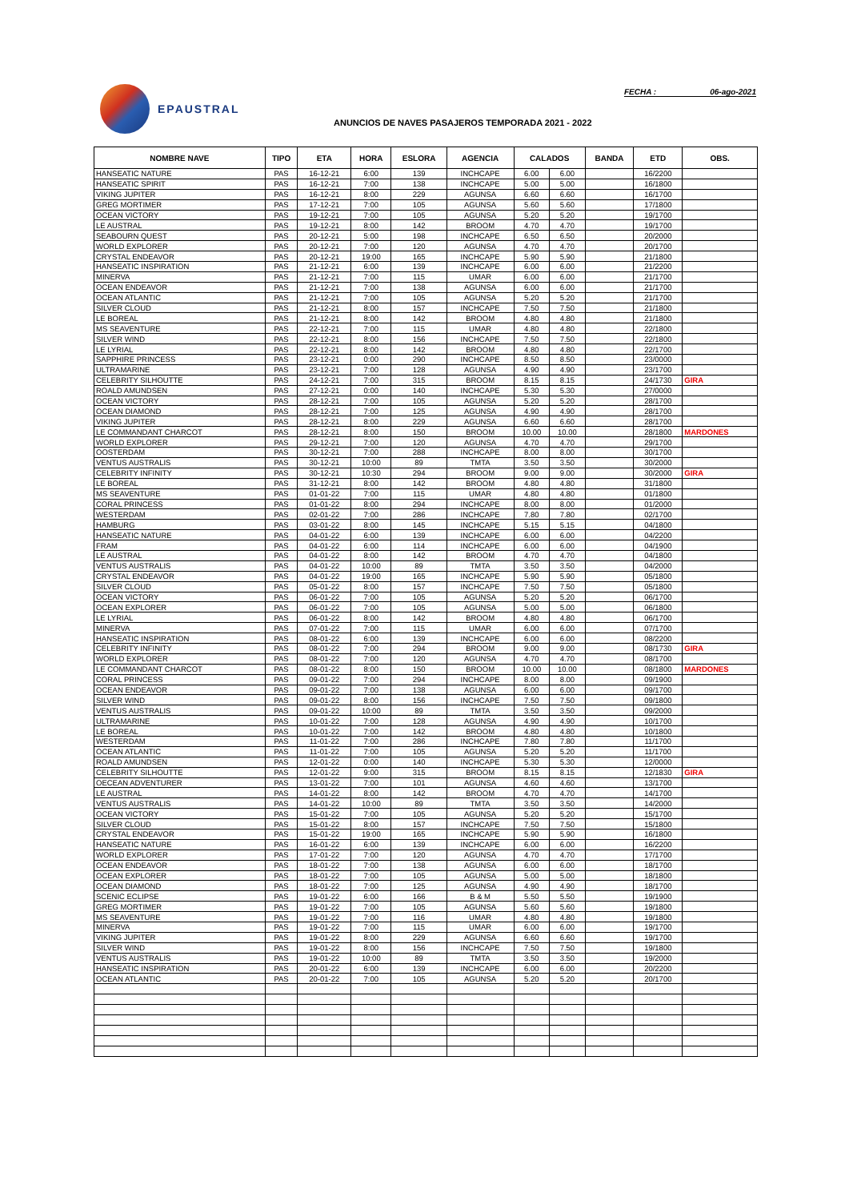EPAUSTRAL FECHA : 06-ago-2021
ANUNCIOS DE NAVES PASAJEROS TEMPORADA 2021 - 2022
| NOMBRE NAVE | TIPO | ETA | HORA | ESLORA | AGENCIA | CALADOS | | BANDA | ETD | OBS. |
| --- | --- | --- | --- | --- | --- | --- | --- | --- | --- | --- |
| HANSEATIC NATURE | PAS | 16-12-21 | 6:00 | 139 | INCHCAPE | 6.00 | 6.00 | | 16/2200 | |
| HANSEATIC SPIRIT | PAS | 16-12-21 | 7:00 | 138 | INCHCAPE | 5.00 | 5.00 | | 16/1800 | |
| VIKING JUPITER | PAS | 16-12-21 | 8:00 | 229 | AGUNSA | 6.60 | 6.60 | | 16/1700 | |
| GREG MORTIMER | PAS | 17-12-21 | 7:00 | 105 | AGUNSA | 5.60 | 5.60 | | 17/1800 | |
| OCEAN VICTORY | PAS | 19-12-21 | 7:00 | 105 | AGUNSA | 5.20 | 5.20 | | 19/1700 | |
| LE AUSTRAL | PAS | 19-12-21 | 8:00 | 142 | BROOM | 4.70 | 4.70 | | 19/1700 | |
| SEABOURN QUEST | PAS | 20-12-21 | 5:00 | 198 | INCHCAPE | 6.50 | 6.50 | | 20/2000 | |
| WORLD EXPLORER | PAS | 20-12-21 | 7:00 | 120 | AGUNSA | 4.70 | 4.70 | | 20/1700 | |
| CRYSTAL ENDEAVOR | PAS | 20-12-21 | 19:00 | 165 | INCHCAPE | 5.90 | 5.90 | | 21/1800 | |
| HANSEATIC INSPIRATION | PAS | 21-12-21 | 6:00 | 139 | INCHCAPE | 6.00 | 6.00 | | 21/2200 | |
| MINERVA | PAS | 21-12-21 | 7:00 | 115 | UMAR | 6.00 | 6.00 | | 21/1700 | |
| OCEAN ENDEAVOR | PAS | 21-12-21 | 7:00 | 138 | AGUNSA | 6.00 | 6.00 | | 21/1700 | |
| OCEAN ATLANTIC | PAS | 21-12-21 | 7:00 | 105 | AGUNSA | 5.20 | 5.20 | | 21/1700 | |
| SILVER CLOUD | PAS | 21-12-21 | 8:00 | 157 | INCHCAPE | 7.50 | 7.50 | | 21/1800 | |
| LE BOREAL | PAS | 21-12-21 | 8:00 | 142 | BROOM | 4.80 | 4.80 | | 21/1800 | |
| MS SEAVENTURE | PAS | 22-12-21 | 7:00 | 115 | UMAR | 4.80 | 4.80 | | 22/1800 | |
| SILVER WIND | PAS | 22-12-21 | 8:00 | 156 | INCHCAPE | 7.50 | 7.50 | | 22/1800 | |
| LE LYRIAL | PAS | 22-12-21 | 8:00 | 142 | BROOM | 4.80 | 4.80 | | 22/1700 | |
| SAPPHIRE PRINCESS | PAS | 23-12-21 | 0:00 | 290 | INCHCAPE | 8.50 | 8.50 | | 23/0000 | |
| ULTRAMARINE | PAS | 23-12-21 | 7:00 | 128 | AGUNSA | 4.90 | 4.90 | | 23/1700 | |
| CELEBRITY SILHOUTTE | PAS | 24-12-21 | 7:00 | 315 | BROOM | 8.15 | 8.15 | | 24/1730 | GIRA |
| ROALD AMUNDSEN | PAS | 27-12-21 | 0:00 | 140 | INCHCAPE | 5.30 | 5.30 | | 27/0000 | |
| OCEAN VICTORY | PAS | 28-12-21 | 7:00 | 105 | AGUNSA | 5.20 | 5.20 | | 28/1700 | |
| OCEAN DIAMOND | PAS | 28-12-21 | 7:00 | 125 | AGUNSA | 4.90 | 4.90 | | 28/1700 | |
| VIKING JUPITER | PAS | 28-12-21 | 8:00 | 229 | AGUNSA | 6.60 | 6.60 | | 28/1700 | |
| LE COMMANDANT CHARCOT | PAS | 28-12-21 | 8:00 | 150 | BROOM | 10.00 | 10.00 | | 28/1800 | MARDONES |
| WORLD EXPLORER | PAS | 29-12-21 | 7:00 | 120 | AGUNSA | 4.70 | 4.70 | | 29/1700 | |
| OOSTERDAM | PAS | 30-12-21 | 7:00 | 288 | INCHCAPE | 8.00 | 8.00 | | 30/1700 | |
| VENTUS AUSTRALIS | PAS | 30-12-21 | 10:00 | 89 | TMTA | 3.50 | 3.50 | | 30/2000 | |
| CELEBRITY INFINITY | PAS | 30-12-21 | 10:30 | 294 | BROOM | 9.00 | 9.00 | | 30/2000 | GIRA |
| LE BOREAL | PAS | 31-12-21 | 8:00 | 142 | BROOM | 4.80 | 4.80 | | 31/1800 | |
| MS SEAVENTURE | PAS | 01-01-22 | 7:00 | 115 | UMAR | 4.80 | 4.80 | | 01/1800 | |
| CORAL PRINCESS | PAS | 01-01-22 | 8:00 | 294 | INCHCAPE | 8.00 | 8.00 | | 01/2000 | |
| WESTERDAM | PAS | 02-01-22 | 7:00 | 286 | INCHCAPE | 7.80 | 7.80 | | 02/1700 | |
| HAMBURG | PAS | 03-01-22 | 8:00 | 145 | INCHCAPE | 5.15 | 5.15 | | 04/1800 | |
| HANSEATIC NATURE | PAS | 04-01-22 | 6:00 | 139 | INCHCAPE | 6.00 | 6.00 | | 04/2200 | |
| FRAM | PAS | 04-01-22 | 6:00 | 114 | INCHCAPE | 6.00 | 6.00 | | 04/1900 | |
| LE AUSTRAL | PAS | 04-01-22 | 8:00 | 142 | BROOM | 4.70 | 4.70 | | 04/1800 | |
| VENTUS AUSTRALIS | PAS | 04-01-22 | 10:00 | 89 | TMTA | 3.50 | 3.50 | | 04/2000 | |
| CRYSTAL ENDEAVOR | PAS | 04-01-22 | 19:00 | 165 | INCHCAPE | 5.90 | 5.90 | | 05/1800 | |
| SILVER CLOUD | PAS | 05-01-22 | 8:00 | 157 | INCHCAPE | 7.50 | 7.50 | | 05/1800 | |
| OCEAN VICTORY | PAS | 06-01-22 | 7:00 | 105 | AGUNSA | 5.20 | 5.20 | | 06/1700 | |
| OCEAN EXPLORER | PAS | 06-01-22 | 7:00 | 105 | AGUNSA | 5.00 | 5.00 | | 06/1800 | |
| LE LYRIAL | PAS | 06-01-22 | 8:00 | 142 | BROOM | 4.80 | 4.80 | | 06/1700 | |
| MINERVA | PAS | 07-01-22 | 7:00 | 115 | UMAR | 6.00 | 6.00 | | 07/1700 | |
| HANSEATIC INSPIRATION | PAS | 08-01-22 | 6:00 | 139 | INCHCAPE | 6.00 | 6.00 | | 08/2200 | |
| CELEBRITY INFINITY | PAS | 08-01-22 | 7:00 | 294 | BROOM | 9.00 | 9.00 | | 08/1730 | GIRA |
| WORLD EXPLORER | PAS | 08-01-22 | 7:00 | 120 | AGUNSA | 4.70 | 4.70 | | 08/1700 | |
| LE COMMANDANT CHARCOT | PAS | 08-01-22 | 8:00 | 150 | BROOM | 10.00 | 10.00 | | 08/1800 | MARDONES |
| CORAL PRINCESS | PAS | 09-01-22 | 7:00 | 294 | INCHCAPE | 8.00 | 8.00 | | 09/1900 | |
| OCEAN ENDEAVOR | PAS | 09-01-22 | 7:00 | 138 | AGUNSA | 6.00 | 6.00 | | 09/1700 | |
| SILVER WIND | PAS | 09-01-22 | 8:00 | 156 | INCHCAPE | 7.50 | 7.50 | | 09/1800 | |
| VENTUS AUSTRALIS | PAS | 09-01-22 | 10:00 | 89 | TMTA | 3.50 | 3.50 | | 09/2000 | |
| ULTRAMARINE | PAS | 10-01-22 | 7:00 | 128 | AGUNSA | 4.90 | 4.90 | | 10/1700 | |
| LE BOREAL | PAS | 10-01-22 | 7:00 | 142 | BROOM | 4.80 | 4.80 | | 10/1800 | |
| WESTERDAM | PAS | 11-01-22 | 7:00 | 286 | INCHCAPE | 7.80 | 7.80 | | 11/1700 | |
| OCEAN ATLANTIC | PAS | 11-01-22 | 7:00 | 105 | AGUNSA | 5.20 | 5.20 | | 11/1700 | |
| ROALD AMUNDSEN | PAS | 12-01-22 | 0:00 | 140 | INCHCAPE | 5.30 | 5.30 | | 12/0000 | |
| CELEBRITY SILHOUTTE | PAS | 12-01-22 | 9:00 | 315 | BROOM | 8.15 | 8.15 | | 12/1830 | GIRA |
| OECEAN ADVENTURER | PAS | 13-01-22 | 7:00 | 101 | AGUNSA | 4.60 | 4.60 | | 13/1700 | |
| LE AUSTRAL | PAS | 14-01-22 | 8:00 | 142 | BROOM | 4.70 | 4.70 | | 14/1700 | |
| VENTUS AUSTRALIS | PAS | 14-01-22 | 10:00 | 89 | TMTA | 3.50 | 3.50 | | 14/2000 | |
| OCEAN VICTORY | PAS | 15-01-22 | 7:00 | 105 | AGUNSA | 5.20 | 5.20 | | 15/1700 | |
| SILVER CLOUD | PAS | 15-01-22 | 8:00 | 157 | INCHCAPE | 7.50 | 7.50 | | 15/1800 | |
| CRYSTAL ENDEAVOR | PAS | 15-01-22 | 19:00 | 165 | INCHCAPE | 5.90 | 5.90 | | 16/1800 | |
| HANSEATIC NATURE | PAS | 16-01-22 | 6:00 | 139 | INCHCAPE | 6.00 | 6.00 | | 16/2200 | |
| WORLD EXPLORER | PAS | 17-01-22 | 7:00 | 120 | AGUNSA | 4.70 | 4.70 | | 17/1700 | |
| OCEAN ENDEAVOR | PAS | 18-01-22 | 7:00 | 138 | AGUNSA | 6.00 | 6.00 | | 18/1700 | |
| OCEAN EXPLORER | PAS | 18-01-22 | 7:00 | 105 | AGUNSA | 5.00 | 5.00 | | 18/1800 | |
| OCEAN DIAMOND | PAS | 18-01-22 | 7:00 | 125 | AGUNSA | 4.90 | 4.90 | | 18/1700 | |
| SCENIC ECLIPSE | PAS | 19-01-22 | 6:00 | 166 | B & M | 5.50 | 5.50 | | 19/1900 | |
| GREG MORTIMER | PAS | 19-01-22 | 7:00 | 105 | AGUNSA | 5.60 | 5.60 | | 19/1800 | |
| MS SEAVENTURE | PAS | 19-01-22 | 7:00 | 116 | UMAR | 4.80 | 4.80 | | 19/1800 | |
| MINERVA | PAS | 19-01-22 | 7:00 | 115 | UMAR | 6.00 | 6.00 | | 19/1700 | |
| VIKING JUPITER | PAS | 19-01-22 | 8:00 | 229 | AGUNSA | 6.60 | 6.60 | | 19/1700 | |
| SILVER WIND | PAS | 19-01-22 | 8:00 | 156 | INCHCAPE | 7.50 | 7.50 | | 19/1800 | |
| VENTUS AUSTRALIS | PAS | 19-01-22 | 10:00 | 89 | TMTA | 3.50 | 3.50 | | 19/2000 | |
| HANSEATIC INSPIRATION | PAS | 20-01-22 | 6:00 | 139 | INCHCAPE | 6.00 | 6.00 | | 20/2200 | |
| OCEAN ATLANTIC | PAS | 20-01-22 | 7:00 | 105 | AGUNSA | 5.20 | 5.20 | | 20/1700 | |